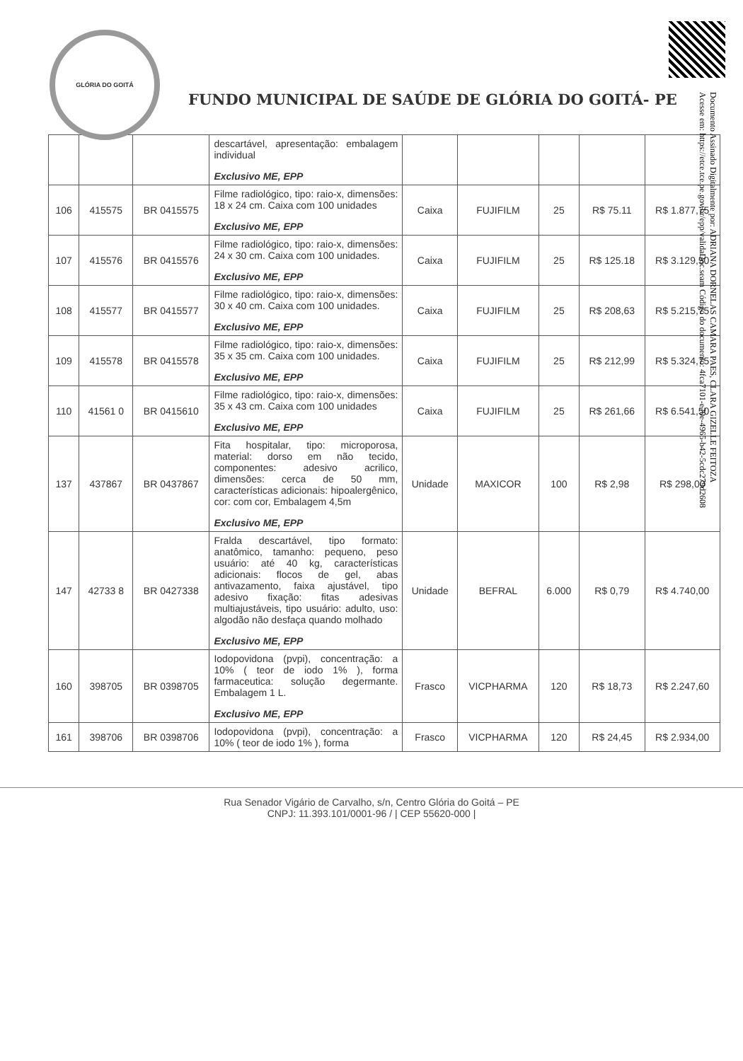Documento Assinado Digitalmente por: ADRIANA DORNELAS CAMARA PAES, CLARA GIZELLE FEITOZA
Acesse em: https://etce.tce.pe.gov.br/epp/validaDoc.seam Código do documento: 4fca7101-e70e-4965-b42-5cdc279d2608
GLÓRIA DO GOITÁ
FUNDO MUNICIPAL DE SAÚDE DE GLÓRIA DO GOITÁ- PE
| | | | descartável, apresentação: embalagem individual Exclusivo ME, EPP | | | | | |
| 106 | 415575 | BR 0415575 | Filme radiológico, tipo: raio-x, dimensões: 18 x 24 cm. Caixa com 100 unidades Exclusivo ME, EPP | Caixa | FUJIFILM | 25 | R$ 75.11 | R$ 1.877,75 |
| 107 | 415576 | BR 0415576 | Filme radiológico, tipo: raio-x, dimensões: 24 x 30 cm. Caixa com 100 unidades. Exclusivo ME, EPP | Caixa | FUJIFILM | 25 | R$ 125.18 | R$ 3.129,50 |
| 108 | 415577 | BR 0415577 | Filme radiológico, tipo: raio-x, dimensões: 30 x 40 cm. Caixa com 100 unidades. Exclusivo ME, EPP | Caixa | FUJIFILM | 25 | R$ 208,63 | R$ 5.215,75 |
| 109 | 415578 | BR 0415578 | Filme radiológico, tipo: raio-x, dimensões: 35 x 35 cm. Caixa com 100 unidades. Exclusivo ME, EPP | Caixa | FUJIFILM | 25 | R$ 212,99 | R$ 5.324,75 |
| 110 | 41561 0 | BR 0415610 | Filme radiológico, tipo: raio-x, dimensões: 35 x 43 cm. Caixa com 100 unidades Exclusivo ME, EPP | Caixa | FUJIFILM | 25 | R$ 261,66 | R$ 6.541,50 |
| 137 | 437867 | BR 0437867 | Fita hospitalar, tipo: microporosa, material: dorso em não tecido, componentes: adesivo acrilico, dimensões: cerca de 50 mm, características adicionais: hipoalergênico, cor: com cor, Embalagem 4,5m Exclusivo ME, EPP | Unidade | MAXICOR | 100 | R$ 2,98 | R$ 298,00 |
| 147 | 42733 8 | BR 0427338 | Fralda descartável, tipo formato: anatômico, tamanho: pequeno, peso usuário: até 40 kg, características adicionais: flocos de gel, abas antivazamento, faixa ajustável, tipo adesivo fixação: fitas adesivas multiajustáveis, tipo usuário: adulto, uso: algodão não desfaça quando molhado Exclusivo ME, EPP | Unidade | BEFRAL | 6.000 | R$ 0,79 | R$ 4.740,00 |
| 160 | 398705 | BR 0398705 | Iodopovidona (pvpi), concentração: a 10% ( teor de iodo 1% ), forma farmaceutica: solução degermante. Embalagem 1 L. Exclusivo ME, EPP | Frasco | VICPHARMA | 120 | R$ 18,73 | R$ 2.247,60 |
| 161 | 398706 | BR 0398706 | Iodopovidona (pvpi), concentração: a 10% ( teor de iodo 1% ), forma | Frasco | VICPHARMA | 120 | R$ 24,45 | R$ 2.934,00 |
Rua Senador Vigário de Carvalho, s/n, Centro Glória do Goitá – PE
CNPJ: 11.393.101/0001-96 / | CEP 55620-000 |